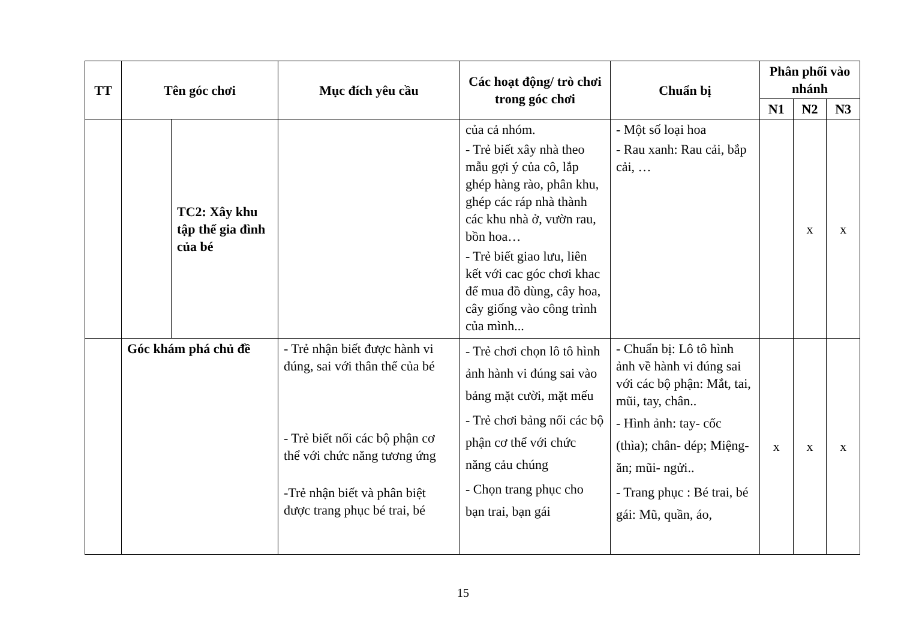| TT | Tên góc chơi | | Mục đích yêu cầu | Các hoạt động/ trò chơi trong góc chơi | Chuẩn bị | Phân phối vào nhánh | | |
| --- | --- | --- | --- | --- | --- | --- | --- | --- |
| | | | | | | N1 | N2 | N3 |
| | | TC2: Xây khu tập thể gia đình của bé | | của cả nhóm. - Trẻ biết xây nhà theo mẫu gợi ý của cô, lắp ghép hàng rào, phân khu, ghép các ráp nhà thành các khu nhà ở, vườn rau, bồn hoa… - Trẻ biết giao lưu, liên kết với cac góc chơi khac để mua đồ dùng, cây hoa, cây giống vào công trình của mình... | - Một số loại hoa - Rau xanh: Rau cải, bắp cải, … | | x | x |
| | Góc khám phá chủ đề | | - Trẻ nhận biết được hành vi đúng, sai với thân thể của bé - Trẻ biết nối các bộ phận cơ thể với chức năng tương ứng -Trẻ nhận biết và phân biệt được trang phục bé trai, bé | - Trẻ chơi chọn lô tô hình ảnh hành vi đúng sai vào bảng mặt cười, mặt mếu - Trẻ chơi bảng nối các bộ phận cơ thể với chức năng cảu chúng - Chọn trang phục cho bạn trai, bạn gái | - Chuẩn bị: Lô tô hình ảnh về hành vi đúng sai với các bộ phận: Mắt, tai, mũi, tay, chân.. - Hình ảnh: tay- cốc (thìa); chân- dép; Miệng- ăn; mũi- ngửi.. - Trang phục : Bé trai, bé gái: Mũ, quần, áo, | x | x | x |
15